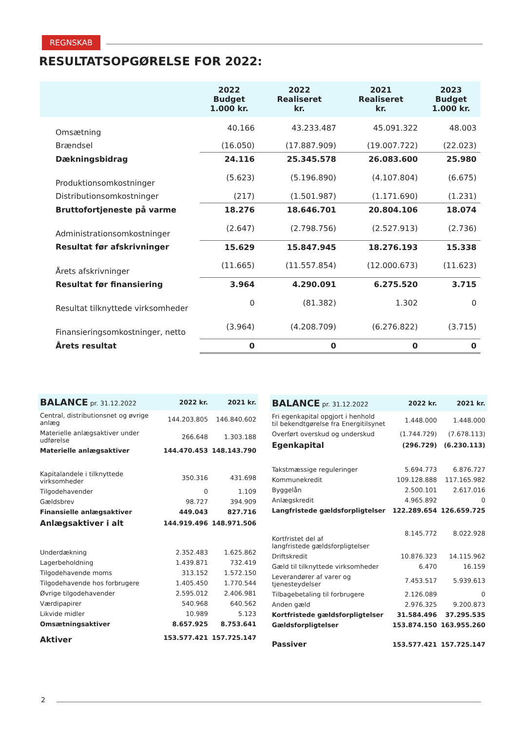REGNSKAB
RESULTATSOPGØRELSE FOR 2022:
| | 2022 Budget 1.000 kr. | 2022 Realiseret kr. | 2021 Realiseret kr. | 2023 Budget 1.000 kr. |
| --- | --- | --- | --- | --- |
| Omsætning | 40.166 | 43.233.487 | 45.091.322 | 48.003 |
| Brændsel | (16.050) | (17.887.909) | (19.007.722) | (22.023) |
| Dækningsbidrag | 24.116 | 25.345.578 | 26.083.600 | 25.980 |
| Produktionsomkostninger | (5.623) | (5.196.890) | (4.107.804) | (6.675) |
| Distributionsomkostninger | (217) | (1.501.987) | (1.171.690) | (1.231) |
| Bruttofortjeneste på varme | 18.276 | 18.646.701 | 20.804.106 | 18.074 |
| Administrationsomkostninger | (2.647) | (2.798.756) | (2.527.913) | (2.736) |
| Resultat før afskrivninger | 15.629 | 15.847.945 | 18.276.193 | 15.338 |
| Årets afskrivninger | (11.665) | (11.557.854) | (12.000.673) | (11.623) |
| Resultat før finansiering | 3.964 | 4.290.091 | 6.275.520 | 3.715 |
| Resultat tilknyttede virksomheder | 0 | (81.382) | 1.302 | 0 |
| Finansieringsomkostninger, netto | (3.964) | (4.208.709) | (6.276.822) | (3.715) |
| Årets resultat | 0 | 0 | 0 | 0 |
| BALANCE pr. 31.12.2022 | 2022 kr. | 2021 kr. |
| --- | --- | --- |
| Central, distributionsnet og øvrige anlæg | 144.203.805 | 146.840.602 |
| Materielle anlægsaktiver under udførelse | 266.648 | 1.303.188 |
| Materielle anlægsaktiver | 144.470.453 | 148.143.790 |
| Kapitalandele i tilknyttede virksomheder | 350.316 | 431.698 |
| Tilgodehavender | 0 | 1.109 |
| Gældsbrev | 98.727 | 394.909 |
| Finansielle anlægsaktiver | 449.043 | 827.716 |
| Anlægsaktiver i alt | 144.919.496 | 148.971.506 |
| Underdækning | 2.352.483 | 1.625.862 |
| Lagerbeholdning | 1.439.871 | 732.419 |
| Tilgodehavende moms | 313.152 | 1.572.150 |
| Tilgodehavende hos forbrugere | 1.405.450 | 1.770.544 |
| Øvrige tilgodehavender | 2.595.012 | 2.406.981 |
| Værdipapirer | 540.968 | 640.562 |
| Likvide midler | 10.989 | 5.123 |
| Omsætningsaktiver | 8.657.925 | 8.753.641 |
| Aktiver | 153.577.421 | 157.725.147 |
| BALANCE pr. 31.12.2022 | 2022 kr. | 2021 kr. |
| --- | --- | --- |
| Fri egenkapital opgjort i henhold til bekendtgørelse fra Energitilsynet | 1.448.000 | 1.448.000 |
| Overført overskud og underskud | (1.744.729) | (7.678.113) |
| Egenkapital | (296.729) | (6.230.113) |
| Takstmæssige reguleringer | 5.694.773 | 6.876.727 |
| Kommunekredit | 109.128.888 | 117.165.982 |
| Byggelån | 2.500.101 | 2.617.016 |
| Anlægskredit | 4.965.892 | 0 |
| Langfristede gældsforpligtelser | 122.289.654 | 126.659.725 |
| Kortfristet del af langfristede gældsforpligtelser | 8.145.772 | 8.022.928 |
| Driftskredit | 10.876.323 | 14.115.962 |
| Gæld til tilknyttede virksomheder | 6.470 | 16.159 |
| Leverandører af varer og tjenesteydelser | 7.453.517 | 5.939.613 |
| Tilbagebetaling til forbrugere | 2.126.089 | 0 |
| Anden gæld | 2.976.325 | 9.200.873 |
| Kortfristede gældsforpligtelser | 31.584.496 | 37.295.535 |
| Gældsforpligtelser | 153.874.150 | 163.955.260 |
| Passiver | 153.577.421 | 157.725.147 |
2